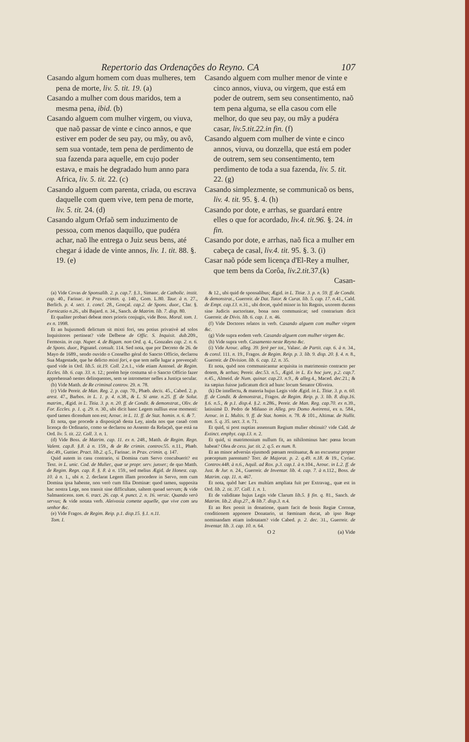Repertorio das Ordenações do Reyno. CA 107
Casando algum homem com duas mulheres, tem pena de morte, liv. 5. tit. 19. (a)
Casando a mulher com dous maridos, tem a mesma pena, ibid. (b)
Casando alguem com mulher virgem, ou viuva, que naõ passar de vinte e cinco annos, e que estiver em poder de seu pay, ou mãy, ou avô, sem sua vontade, tem pena de perdimento de sua fazenda para aquelle, em cujo poder estava, e mais he degradado hum anno para Africa, liv. 5. tit. 22. (c)
Casando alguem com parenta, criada, ou escrava daquelle com quem vive, tem pena de morte, liv. 5. tit. 24. (d)
Casando algum Orfaõ sem induzimento de pessoa, com menos daquillo, que pudéra achar, naõ lhe entrega o Juiz seus bens, até chegar á idade de vinte annos, liv. 1. tit. 88. §. 19. (e)
Casando alguem com mulher menor de vinte e cinco annos, viuva, ou virgem, que está em poder de outrem, sem seu consentimento, naõ tem pena alguma, se ella casou com elle melhor, do que seu pay, ou mãy a pudéra casar, liv.5.tit.22.in fin. (f)
Casando alguem com mulher de vinte e cinco annos, viuva, ou donzella, que está em poder de outrem, sem seu consentimento, tem perdimento de toda a sua fazenda, liv. 5. tit. 22. (g)
Casando simplezmente, se communicaõ os bens, liv. 4. tit. 95. §. 4. (h)
Casando por dote, e arrhas, se guardará entre elles o que for acordado, liv.4. tit.96. §. 24. in fin.
Casando por dote, e arrhas, naõ fica a mulher em cabeça de casal, liv.4. tit. 95. §. 3. (i)
Casar naõ póde sem licença d'El-Rey a mulher, que tem bens da Corôa, liv.2.tit. 37.(k)
Casan-
(a) Vide Covas de Sponsalib. 2. p. cap.7. §.3., Simanc. de Catholic. instit. cap. 40., Farinac. in Prax. crimin. q. 140., Gom. L.80. Taur. à n. 27., Berlich. p. 4. sect. 1. concl. 28., Gonçal. cap.2. de Spons. duor., Clar. §. Fornicatio n.26., ubi Bajard. n. 34., Sanch. de Matrim. lib. 7. disp. 80.
Et qualiter probari debeat mors prioris conjugis, vide Boss. Moral. tom. 1. ex n. 1998.
Et an hujusmodi delictum sit mixti fori, seu potius privativè ad solos Inquisitores pertineat? vide Delbene de Offic. S. Inquisit. dub. 209., Fermosin. in cap. Nuper. 4. de Bigam. non Ord. q. 4., Gonzales cap. 2. n. 6. de Spons. duor., Pignatel. consult. 114. Sed nota, que por Decreto de 26. de Mayo de 1689., sendo ouvido o Conselho géral do Sancto Officio, declarou Sua Magestade, que he delicto mixti fori, e que tem nelle lugar a prevençaõ: quod vide in Ord. lib.5. tit.19. Coll. 2.n. 1., vide etiam Antonel. de Regim. Eccles. lib. 6. cap. 33. n. 12.; porém hoje costuma só o Sancto Officio fazer apprehensaõ nestes delinquentes, sem se intrometter nelles a Justiça secular.
(b) Vide Matth. de Re criminal controv. 29. n. 78.
(c) Vide Pereir. de Man. Reg. 2. p. cap. 70., Phæb. decis. 45., Cabed. 2. p. arest. 47., Barbos. in L. 1. p. 4. n. 38., & L. Si ante. n.25. ff. de Solut. matrim., Ægid. in L. Titia. 3. p. n. 20. ff. de Condit. & demonstrat., Oliv. de For. Eccles. p. 1. q. 29. n. 30., ubi dicit hanc Legem nullius esse momenti: quod tamen dicendum non est; Arouc. in L. 11. ff. de Stat. homin. n. 6. & 7.
Et nota, que procede a disposiçaõ desta Ley, ainda nos que casaõ com licença do Ordinario, como se declarou no Assento da Relaçaõ, que está na Ord. liv. 5. tit. 22. Coll. 3. n. 1.
(d) Vide Boss. de Matrim. cap. 11. ex n. 248., Matth. de Regim. Regn. Valent. cap.8. §.8. à n. 159., & de Re crimin. controv. 55. n. 11., Phæb. dec. 49., Guttier. Pract. lib.2. q. 5., Farinac. in Prax. crimin. q. 147.
Quid autem in casu contrario, si Domina cum Servo concubuerit? est Text. in L. unic. Cod. de Mulier., quæ se propr. serv. junxer.; de quo Matth. de Regim. Regn. cap. 8. §. 8. à n. 159., sed melius Ægid. de Honest. cap. 10. à n. 1., ubi n. 2. declarat Legem illam procedere in Servo, rem cum Domina ipsa habente, non verò cum filia Dominæ: quod tamen, supposita hac nostra Lege, non transit sine difficultate, saltem quoad servum; & vide Salmanticens. tom. 6. tract. 26. cap. 4. punct. 2. n. 16. versic. Quando verò servus; & vide notata verb. Aleivosia comette aquelle, que vive com seu senhor &c.
(e) Vide Fragos. de Regim. Reip. p.1. disp.15. §.1. n.11.
Tom. I.
& 12., ubi quid de sponsalibus; Ægid. in L. Titiæ. 3. p. n. 59. ff. de Condit. & demonstrat., Guerreir. de Dat. Tutor. & Curat. lib. 5. cap. 17. n. 41., Cald. de Empt. cap.13. n. 31., ubi docet, quòd minor in his Regnis, uxorem ducens sine Judicis auctoritate, bona non communicat; sed contrarium dicit Guerreir. de Divis. lib. 6. cap. 1. n. 46.
(f) Vide Doctores relatos in verb. Casando alguem com mulher virgem &c.
(g) Vide supra eodem verb. Casando alguem com mulher virgem &c.
(h) Vide supra verb. Casamento neste Reyno &c.
(i) Vide Arouc. alleg. 39. ferè per tot., Valasc. de Partit. cap. 6. à n. 34., & consl. 111. n. 19., Fragos. de Regim. Reip. p. 3. lib. 9. disp. 20. §. 4. n. 8., Guerreir. de Division. lib. 6. cap. 12. n. 35.
Et nota, quòd non communicantur acquisita in matrimonio contracto per dotem, & arrhas; Pereir. dec. 53. n. 5., Ægid. in L. Ex hoc jure, p.2. cap.7. n. 45., Almeid. de Num. quinar. cap.23. n.9., & alleg. 4., Maced. dec. 21.; & ita sæpius fuisse judicatum dicit ad hunc locum Senator Oliveira.
(k) De intellectu, & materia hujus Legis vide Ægid. in L. Titiæ. 3. p. n. 60. ff. de Condit. & demonstrat., Fragos. de Regim. Reip. p. 3. lib. 8. disp.16. §.6. n.5., & p.1. disp.4. §.2. n. 286., Pereir. de Man. Reg. cap.70. ex n. 39., latissimè D. Pedro de Miñano in Alleg. pro Domo Aveirensi, ex n. 584., Arouc. in L. Multis. 9. ff. de Stat. homin. n. 78. & 101., Altimar. de Nullit. tom. 5. q. 35. sect. 3. n. 71.
Et quid, si post nuptias assensum Regium mulier obtinuit? vide Cald. de Extinct. emphyt. cap.13. n. 2.
Et quid, si matrimonium nullum fit, an nihilominus hæc pœna locum habeat? Olea de cess. jur. tit. 2. q.5. ex num. 8.
Et an minor adversùs ejusmodi pœnam restituatur, & an excusetur propter præceptum parentum? Torr. de Majorat. p. 2. q.49. n.18. & 19., Cyriac. Controv. 448. à n.6., Aquil. ad Rox. p.3. cap.1. à n. 104., Arouc. in L.2. ff. de Just. & Jur. n. 24., Guerreir. de Inventar. lib. 4. cap. 7. à n. 112., Boss. de Matrim. cap. 11. n. 467.
Et nota, quòd hæc Lex multùm ampliata fuit per Extravag., quæ est in Ord. lib. 2. tit. 37. Coll. 1. n. 1.
Et de validitate hujus Legis vide Clarum lib.5. § fin. q. 81., Sanch. de Matrim. lib.2. disp.27., & lib.7. disp.3. n. 4.
Et an Rex possit in donatione, quam facit de bonis Regiæ Coronæ, conditionem apponere Donatario, ut fœminam ducat, ab ipso Rege nominandam etiam indotatam? vide Cabed. p. 2. dec. 31., Guerreir. de Inventar. lib. 3. cap. 10. n. 64.
O 2 (a) Vide